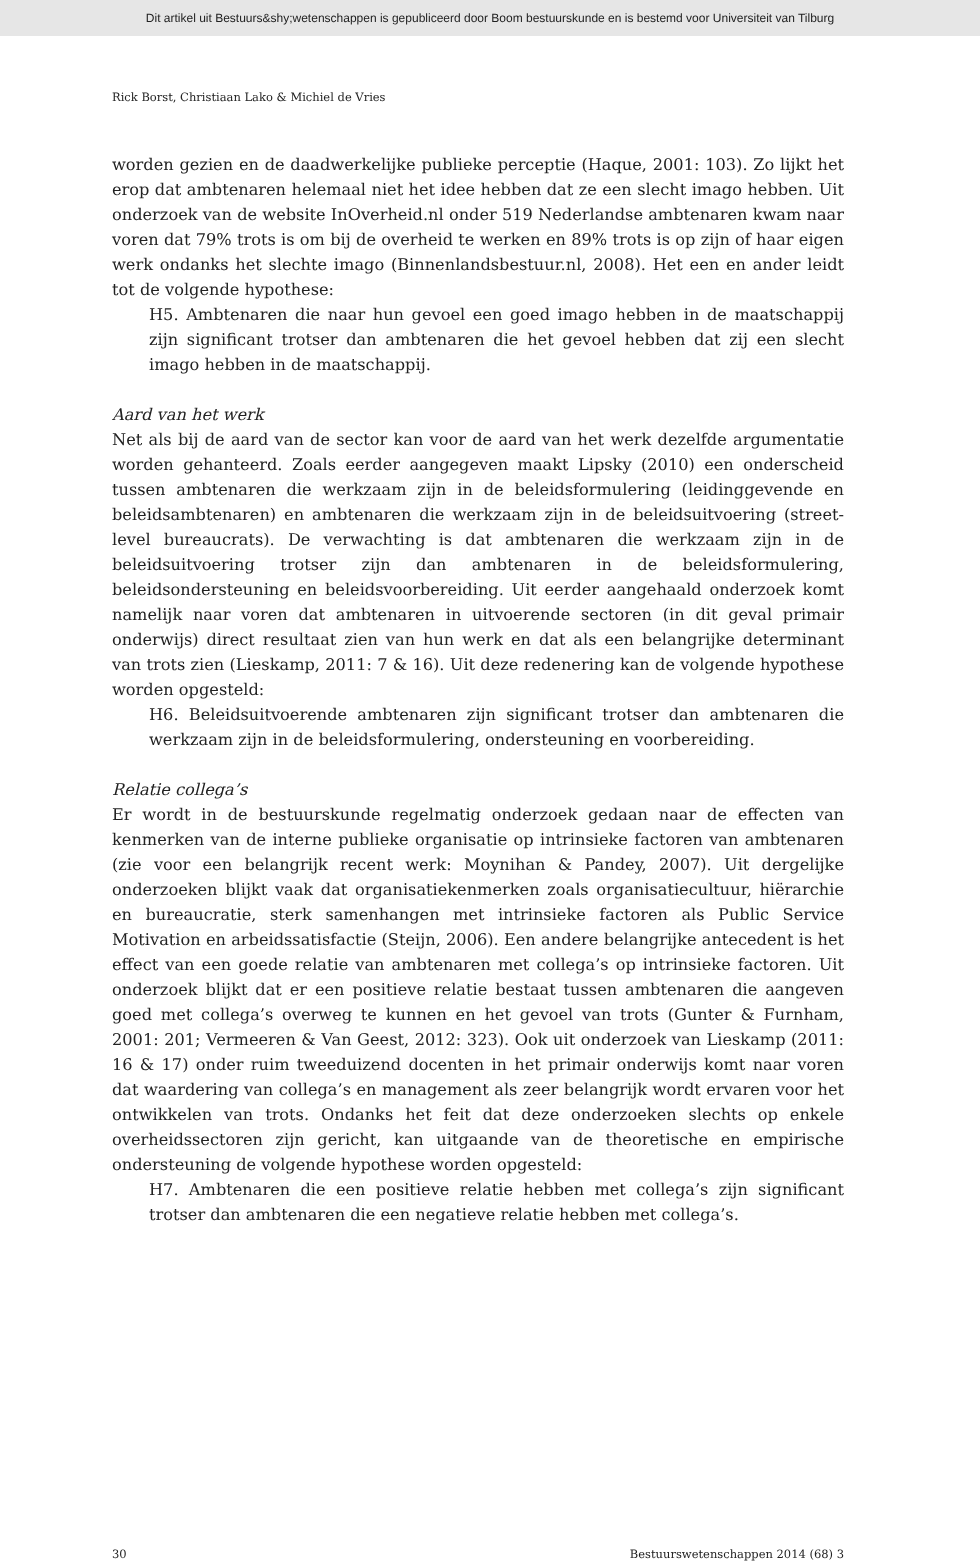Dit artikel uit Bestuurs&shy;wetenschappen is gepubliceerd door Boom bestuurskunde en is bestemd voor Universiteit van Tilburg
Rick Borst, Christiaan Lako & Michiel de Vries
worden gezien en de daadwerkelijke publieke perceptie (Haque, 2001: 103). Zo lijkt het erop dat ambtenaren helemaal niet het idee hebben dat ze een slecht imago hebben. Uit onderzoek van de website InOverheid.nl onder 519 Nederlandse ambtenaren kwam naar voren dat 79% trots is om bij de overheid te werken en 89% trots is op zijn of haar eigen werk ondanks het slechte imago (Binnenlandsbestuur.nl, 2008). Het een en ander leidt tot de volgende hypothese:
H5. Ambtenaren die naar hun gevoel een goed imago hebben in de maatschappij zijn significant trotser dan ambtenaren die het gevoel hebben dat zij een slecht imago hebben in de maatschappij.
Aard van het werk
Net als bij de aard van de sector kan voor de aard van het werk dezelfde argumentatie worden gehanteerd. Zoals eerder aangegeven maakt Lipsky (2010) een onderscheid tussen ambtenaren die werkzaam zijn in de beleidsformulering (leidinggevende en beleidsambtenaren) en ambtenaren die werkzaam zijn in de beleidsuitvoering (street-level bureaucrats). De verwachting is dat ambtenaren die werkzaam zijn in de beleidsuitvoering trotser zijn dan ambtenaren in de beleidsformulering, beleidsondersteuning en beleidsvoorbereiding. Uit eerder aangehaald onderzoek komt namelijk naar voren dat ambtenaren in uitvoerende sectoren (in dit geval primair onderwijs) direct resultaat zien van hun werk en dat als een belangrijke determinant van trots zien (Lieskamp, 2011: 7 & 16). Uit deze redenering kan de volgende hypothese worden opgesteld:
H6. Beleidsuitvoerende ambtenaren zijn significant trotser dan ambtenaren die werkzaam zijn in de beleidsformulering, ondersteuning en voorbereiding.
Relatie collega’s
Er wordt in de bestuurskunde regelmatig onderzoek gedaan naar de effecten van kenmerken van de interne publieke organisatie op intrinsieke factoren van ambtenaren (zie voor een belangrijk recent werk: Moynihan & Pandey, 2007). Uit dergelijke onderzoeken blijkt vaak dat organisatiekenmerken zoals organisatiecultuur, hiërarchie en bureaucratie, sterk samenhangen met intrinsieke factoren als Public Service Motivation en arbeidssatisfactie (Steijn, 2006). Een andere belangrijke antecedent is het effect van een goede relatie van ambtenaren met collega’s op intrinsieke factoren. Uit onderzoek blijkt dat er een positieve relatie bestaat tussen ambtenaren die aangeven goed met collega’s overweg te kunnen en het gevoel van trots (Gunter & Furnham, 2001: 201; Vermeeren & Van Geest, 2012: 323). Ook uit onderzoek van Lieskamp (2011: 16 & 17) onder ruim tweeduizend docenten in het primair onderwijs komt naar voren dat waardering van collega’s en management als zeer belangrijk wordt ervaren voor het ontwikkelen van trots. Ondanks het feit dat deze onderzoeken slechts op enkele overheidssectoren zijn gericht, kan uitgaande van de theoretische en empirische ondersteuning de volgende hypothese worden opgesteld:
H7. Ambtenaren die een positieve relatie hebben met collega’s zijn significant trotser dan ambtenaren die een negatieve relatie hebben met collega’s.
30 Bestuurswetenschappen 2014 (68) 3